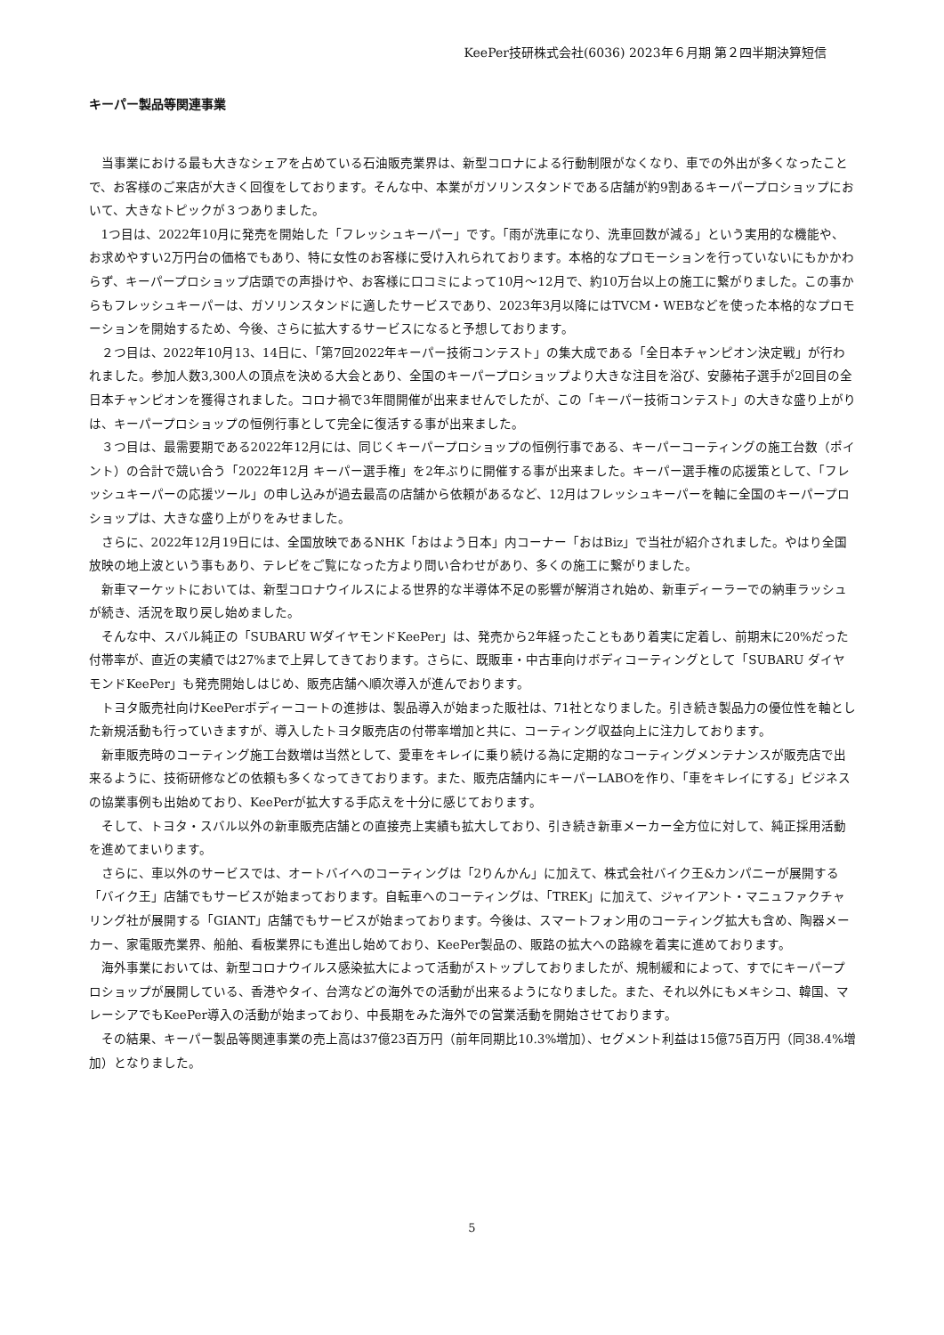KeePer技研株式会社(6036) 2023年６月期 第２四半期決算短信
キーパー製品等関連事業
当事業における最も大きなシェアを占めている石油販売業界は、新型コロナによる行動制限がなくなり、車での外出が多くなったことで、お客様のご来店が大きく回復をしております。そんな中、本業がガソリンスタンドである店舗が約9割あるキーパープロショップにおいて、大きなトピックが３つありました。
1つ目は、2022年10月に発売を開始した「フレッシュキーパー」です。「雨が洗車になり、洗車回数が減る」という実用的な機能や、お求めやすい2万円台の価格でもあり、特に女性のお客様に受け入れられております。本格的なプロモーションを行っていないにもかかわらず、キーパープロショップ店頭での声掛けや、お客様に口コミによって10月～12月で、約10万台以上の施工に繋がりました。この事からもフレッシュキーパーは、ガソリンスタンドに適したサービスであり、2023年3月以降にはTVCM・WEBなどを使った本格的なプロモーションを開始するため、今後、さらに拡大するサービスになると予想しております。
２つ目は、2022年10月13、14日に、「第7回2022年キーパー技術コンテスト」の集大成である「全日本チャンピオン決定戦」が行われました。参加人数3,300人の頂点を決める大会とあり、全国のキーパープロショップより大きな注目を浴び、安藤祐子選手が2回目の全日本チャンピオンを獲得されました。コロナ禍で3年間開催が出来ませんでしたが、この「キーパー技術コンテスト」の大きな盛り上がりは、キーパープロショップの恒例行事として完全に復活する事が出来ました。
３つ目は、最需要期である2022年12月には、同じくキーパープロショップの恒例行事である、キーパーコーティングの施工台数（ポイント）の合計で競い合う「2022年12月 キーパー選手権」を2年ぶりに開催する事が出来ました。キーパー選手権の応援策として、「フレッシュキーパーの応援ツール」の申し込みが過去最高の店舗から依頼があるなど、12月はフレッシュキーパーを軸に全国のキーパープロショップは、大きな盛り上がりをみせました。
さらに、2022年12月19日には、全国放映であるNHK「おはよう日本」内コーナー「おはBiz」で当社が紹介されました。やはり全国放映の地上波という事もあり、テレビをご覧になった方より問い合わせがあり、多くの施工に繋がりました。
新車マーケットにおいては、新型コロナウイルスによる世界的な半導体不足の影響が解消され始め、新車ディーラーでの納車ラッシュが続き、活況を取り戻し始めました。
そんな中、スバル純正の「SUBARU WダイヤモンドKeePer」は、発売から2年経ったこともあり着実に定着し、前期末に20%だった付帯率が、直近の実績では27%まで上昇してきております。さらに、既販車・中古車向けボディコーティングとして「SUBARU ダイヤモンドKeePer」も発売開始しはじめ、販売店舗へ順次導入が進んでおります。
トヨタ販売社向けKeePerボディーコートの進捗は、製品導入が始まった販社は、71社となりました。引き続き製品力の優位性を軸とした新規活動も行っていきますが、導入したトヨタ販売店の付帯率増加と共に、コーティング収益向上に注力しております。
新車販売時のコーティング施工台数増は当然として、愛車をキレイに乗り続ける為に定期的なコーティングメンテナンスが販売店で出来るように、技術研修などの依頼も多くなってきております。また、販売店舗内にキーパーLABOを作り、「車をキレイにする」ビジネスの協業事例も出始めており、KeePerが拡大する手応えを十分に感じております。
そして、トヨタ・スバル以外の新車販売店舗との直接売上実績も拡大しており、引き続き新車メーカー全方位に対して、純正採用活動を進めてまいります。
さらに、車以外のサービスでは、オートバイへのコーティングは「2りんかん」に加えて、株式会社バイク王&カンパニーが展開する「バイク王」店舗でもサービスが始まっております。自転車へのコーティングは、「TREK」に加えて、ジャイアント・マニュファクチャリング社が展開する「GIANT」店舗でもサービスが始まっております。今後は、スマートフォン用のコーティング拡大も含め、陶器メーカー、家電販売業界、船舶、看板業界にも進出し始めており、KeePer製品の、販路の拡大への路線を着実に進めております。
海外事業においては、新型コロナウイルス感染拡大によって活動がストップしておりましたが、規制緩和によって、すでにキーパープロショップが展開している、香港やタイ、台湾などの海外での活動が出来るようになりました。また、それ以外にもメキシコ、韓国、マレーシアでもKeePer導入の活動が始まっており、中長期をみた海外での営業活動を開始させております。
その結果、キーパー製品等関連事業の売上高は37億23百万円（前年同期比10.3%増加）、セグメント利益は15億75百万円（同38.4%増加）となりました。
5